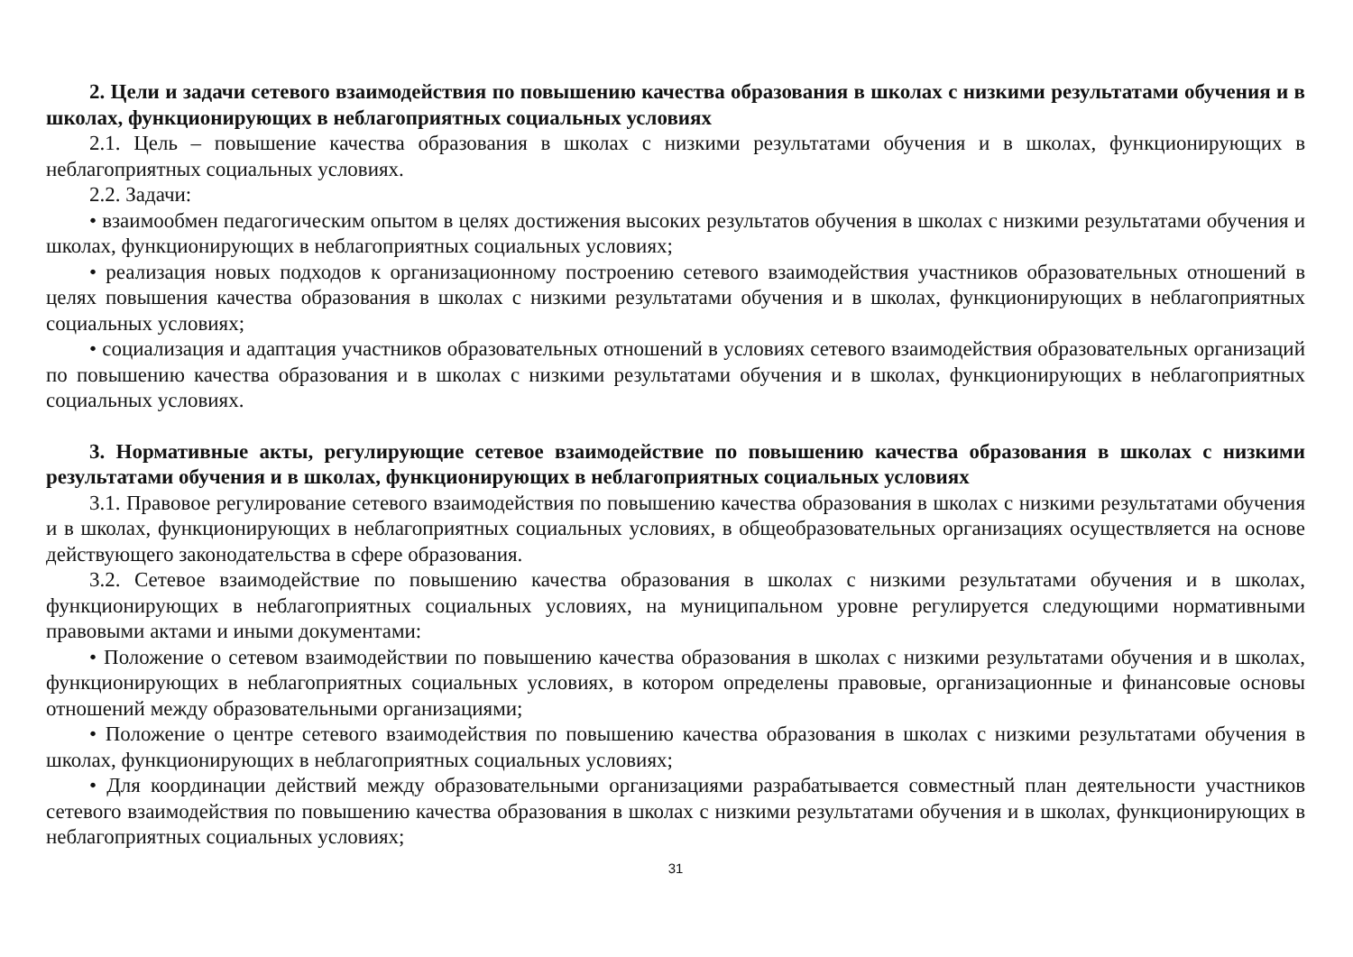2. Цели и задачи сетевого взаимодействия по повышению качества образования в школах с низкими результатами обучения и в школах, функционирующих в неблагоприятных социальных условиях
2.1. Цель – повышение качества образования в школах с низкими результатами обучения и в школах, функционирующих в неблагоприятных социальных условиях.
2.2. Задачи:
• взаимообмен педагогическим опытом в целях достижения высоких результатов обучения в школах с низкими результатами обучения и школах, функционирующих в неблагоприятных социальных условиях;
• реализация новых подходов к организационному построению сетевого взаимодействия участников образовательных отношений в целях повышения качества образования в школах с низкими результатами обучения и в школах, функционирующих в неблагоприятных социальных условиях;
• социализация и адаптация участников образовательных отношений в условиях сетевого взаимодействия образовательных организаций по повышению качества образования и в школах с низкими результатами обучения и в школах, функционирующих в неблагоприятных социальных условиях.
3. Нормативные акты, регулирующие сетевое взаимодействие по повышению качества образования в школах с низкими результатами обучения и в школах, функционирующих в неблагоприятных социальных условиях
3.1. Правовое регулирование сетевого взаимодействия по повышению качества образования в школах с низкими результатами обучения и в школах, функционирующих в неблагоприятных социальных условиях, в общеобразовательных организациях осуществляется на основе действующего законодательства в сфере образования.
3.2. Сетевое взаимодействие по повышению качества образования в школах с низкими результатами обучения и в школах, функционирующих в неблагоприятных социальных условиях, на муниципальном уровне регулируется следующими нормативными правовыми актами и иными документами:
• Положение о сетевом взаимодействии по повышению качества образования в школах с низкими результатами обучения и в школах, функционирующих в неблагоприятных социальных условиях, в котором определены правовые, организационные и финансовые основы отношений между образовательными организациями;
• Положение о центре сетевого взаимодействия по повышению качества образования в школах с низкими результатами обучения в школах, функционирующих в неблагоприятных социальных условиях;
• Для координации действий между образовательными организациями разрабатывается совместный план деятельности участников сетевого взаимодействия по повышению качества образования в школах с низкими результатами обучения и в школах, функционирующих в неблагоприятных социальных условиях;
31